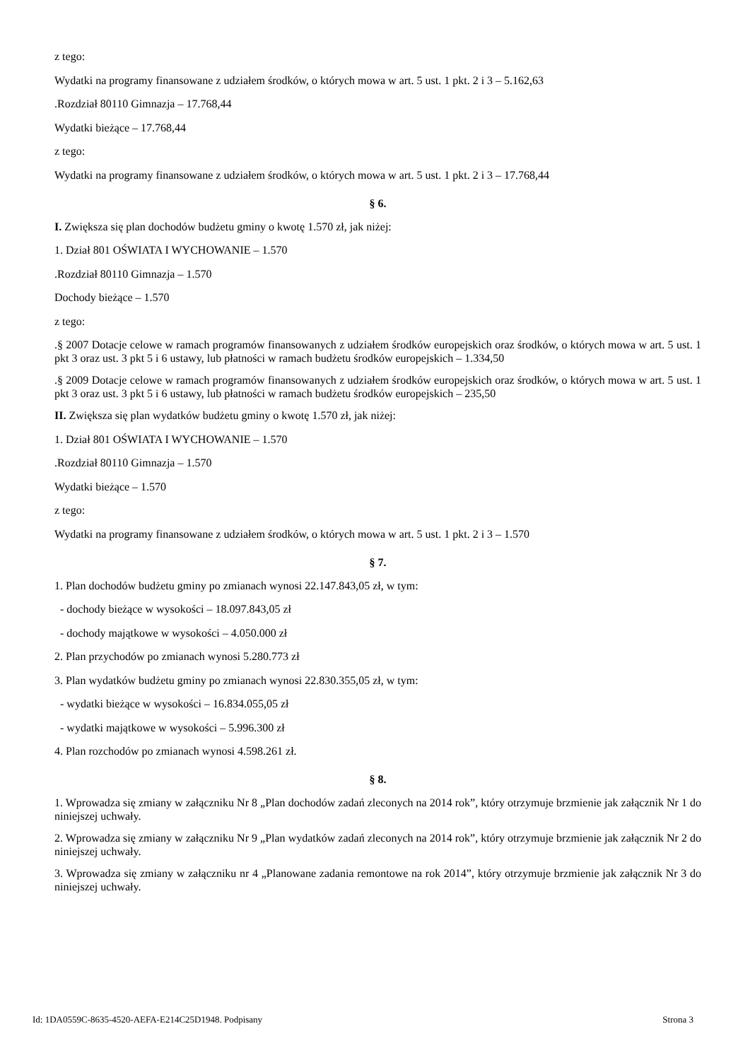z tego:
Wydatki na programy finansowane z udziałem środków, o których mowa w art. 5 ust. 1 pkt. 2 i 3 – 5.162,63
.Rozdział 80110 Gimnazja – 17.768,44
Wydatki bieżące – 17.768,44
z tego:
Wydatki na programy finansowane z udziałem środków, o których mowa w art. 5 ust. 1 pkt. 2 i 3 – 17.768,44
§ 6.
I. Zwiększa się plan dochodów budżetu gminy o kwotę 1.570 zł, jak niżej:
1. Dział 801 OŚWIATA I WYCHOWANIE – 1.570
.Rozdział 80110 Gimnazja – 1.570
Dochody bieżące – 1.570
z tego:
.§ 2007 Dotacje celowe w ramach programów finansowanych z udziałem środków europejskich oraz środków, o których mowa w art. 5 ust. 1 pkt 3 oraz ust. 3 pkt 5 i 6 ustawy, lub płatności w ramach budżetu środków europejskich – 1.334,50
.§ 2009 Dotacje celowe w ramach programów finansowanych z udziałem środków europejskich oraz środków, o których mowa w art. 5 ust. 1 pkt 3 oraz ust. 3 pkt 5 i 6 ustawy, lub płatności w ramach budżetu środków europejskich – 235,50
II. Zwiększa się plan wydatków budżetu gminy o kwotę 1.570 zł, jak niżej:
1. Dział 801 OŚWIATA I WYCHOWANIE – 1.570
.Rozdział 80110 Gimnazja – 1.570
Wydatki bieżące – 1.570
z tego:
Wydatki na programy finansowane z udziałem środków, o których mowa w art. 5 ust. 1 pkt. 2 i 3 – 1.570
§ 7.
1. Plan dochodów budżetu gminy po zmianach wynosi 22.147.843,05 zł, w tym:
- dochody bieżące w wysokości – 18.097.843,05 zł
- dochody majątkowe w wysokości – 4.050.000 zł
2. Plan przychodów po zmianach wynosi 5.280.773 zł
3. Plan wydatków budżetu gminy po zmianach wynosi 22.830.355,05 zł, w tym:
- wydatki bieżące w wysokości – 16.834.055,05 zł
- wydatki majątkowe w wysokości – 5.996.300 zł
4. Plan rozchodów po zmianach wynosi 4.598.261 zł.
§ 8.
1. Wprowadza się zmiany w załączniku Nr 8 „Plan dochodów zadań zleconych na 2014 rok”, który otrzymuje brzmienie jak załącznik Nr 1 do niniejszej uchwały.
2. Wprowadza się zmiany w załączniku Nr 9 „Plan wydatków zadań zleconych na 2014 rok”, który otrzymuje brzmienie jak załącznik Nr 2 do niniejszej uchwały.
3. Wprowadza się zmiany w załączniku nr 4 „Planowane zadania remontowe na rok 2014”, który otrzymuje brzmienie jak załącznik Nr 3 do niniejszej uchwały.
Id: 1DA0559C-8635-4520-AEFA-E214C25D1948. Podpisany Strona 3